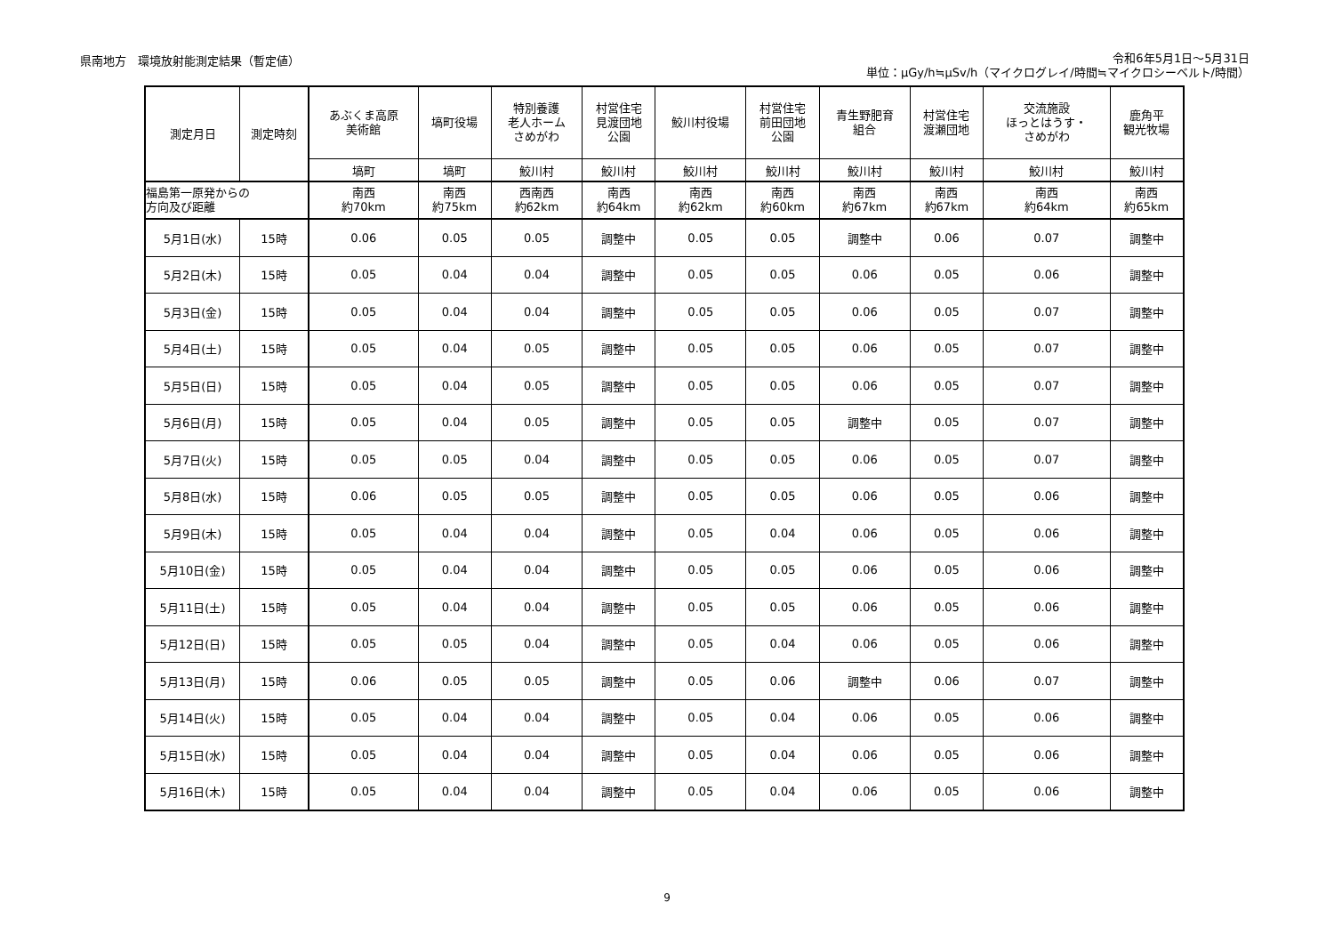県南地方　環境放射能測定結果（暫定値）
令和6年5月1日～5月31日
単位：μGy/h≒μSv/h（マイクログレイ/時間≒マイクロシーベルト/時間）
| 測定月日 | 測定時刻 | あぶくま高原 美術館 | 塙町役場 | 特別養護 老人ホーム さめがわ | 村営住宅 見渡団地 公園 | 鮫川村役場 | 村営住宅 前田団地 公園 | 青生野肥育 組合 | 村営住宅 渡瀬団地 | 交流施設 ほっとはうす・ さめがわ | 鹿角平 観光牧場 |
| --- | --- | --- | --- | --- | --- | --- | --- | --- | --- | --- | --- |
| | | 塙町 | 塙町 | 鮫川村 | 鮫川村 | 鮫川村 | 鮫川村 | 鮫川村 | 鮫川村 | 鮫川村 | 鮫川村 |
| 福島第一原発からの 方向及び距離 | | 南西 約70km | 南西 約75km | 西南西 約62km | 南西 約64km | 南西 約62km | 南西 約60km | 南西 約67km | 南西 約67km | 南西 約64km | 南西 約65km |
| 5月1日(水) | 15時 | 0.06 | 0.05 | 0.05 | 調整中 | 0.05 | 0.05 | 調整中 | 0.06 | 0.07 | 調整中 |
| 5月2日(木) | 15時 | 0.05 | 0.04 | 0.04 | 調整中 | 0.05 | 0.05 | 0.06 | 0.05 | 0.06 | 調整中 |
| 5月3日(金) | 15時 | 0.05 | 0.04 | 0.04 | 調整中 | 0.05 | 0.05 | 0.06 | 0.05 | 0.07 | 調整中 |
| 5月4日(土) | 15時 | 0.05 | 0.04 | 0.05 | 調整中 | 0.05 | 0.05 | 0.06 | 0.05 | 0.07 | 調整中 |
| 5月5日(日) | 15時 | 0.05 | 0.04 | 0.05 | 調整中 | 0.05 | 0.05 | 0.06 | 0.05 | 0.07 | 調整中 |
| 5月6日(月) | 15時 | 0.05 | 0.04 | 0.05 | 調整中 | 0.05 | 0.05 | 調整中 | 0.05 | 0.07 | 調整中 |
| 5月7日(火) | 15時 | 0.05 | 0.05 | 0.04 | 調整中 | 0.05 | 0.05 | 0.06 | 0.05 | 0.07 | 調整中 |
| 5月8日(水) | 15時 | 0.06 | 0.05 | 0.05 | 調整中 | 0.05 | 0.05 | 0.06 | 0.05 | 0.06 | 調整中 |
| 5月9日(木) | 15時 | 0.05 | 0.04 | 0.04 | 調整中 | 0.05 | 0.04 | 0.06 | 0.05 | 0.06 | 調整中 |
| 5月10日(金) | 15時 | 0.05 | 0.04 | 0.04 | 調整中 | 0.05 | 0.05 | 0.06 | 0.05 | 0.06 | 調整中 |
| 5月11日(土) | 15時 | 0.05 | 0.04 | 0.04 | 調整中 | 0.05 | 0.05 | 0.06 | 0.05 | 0.06 | 調整中 |
| 5月12日(日) | 15時 | 0.05 | 0.05 | 0.04 | 調整中 | 0.05 | 0.04 | 0.06 | 0.05 | 0.06 | 調整中 |
| 5月13日(月) | 15時 | 0.06 | 0.05 | 0.05 | 調整中 | 0.05 | 0.06 | 調整中 | 0.06 | 0.07 | 調整中 |
| 5月14日(火) | 15時 | 0.05 | 0.04 | 0.04 | 調整中 | 0.05 | 0.04 | 0.06 | 0.05 | 0.06 | 調整中 |
| 5月15日(水) | 15時 | 0.05 | 0.04 | 0.04 | 調整中 | 0.05 | 0.04 | 0.06 | 0.05 | 0.06 | 調整中 |
| 5月16日(木) | 15時 | 0.05 | 0.04 | 0.04 | 調整中 | 0.05 | 0.04 | 0.06 | 0.05 | 0.06 | 調整中 |
9